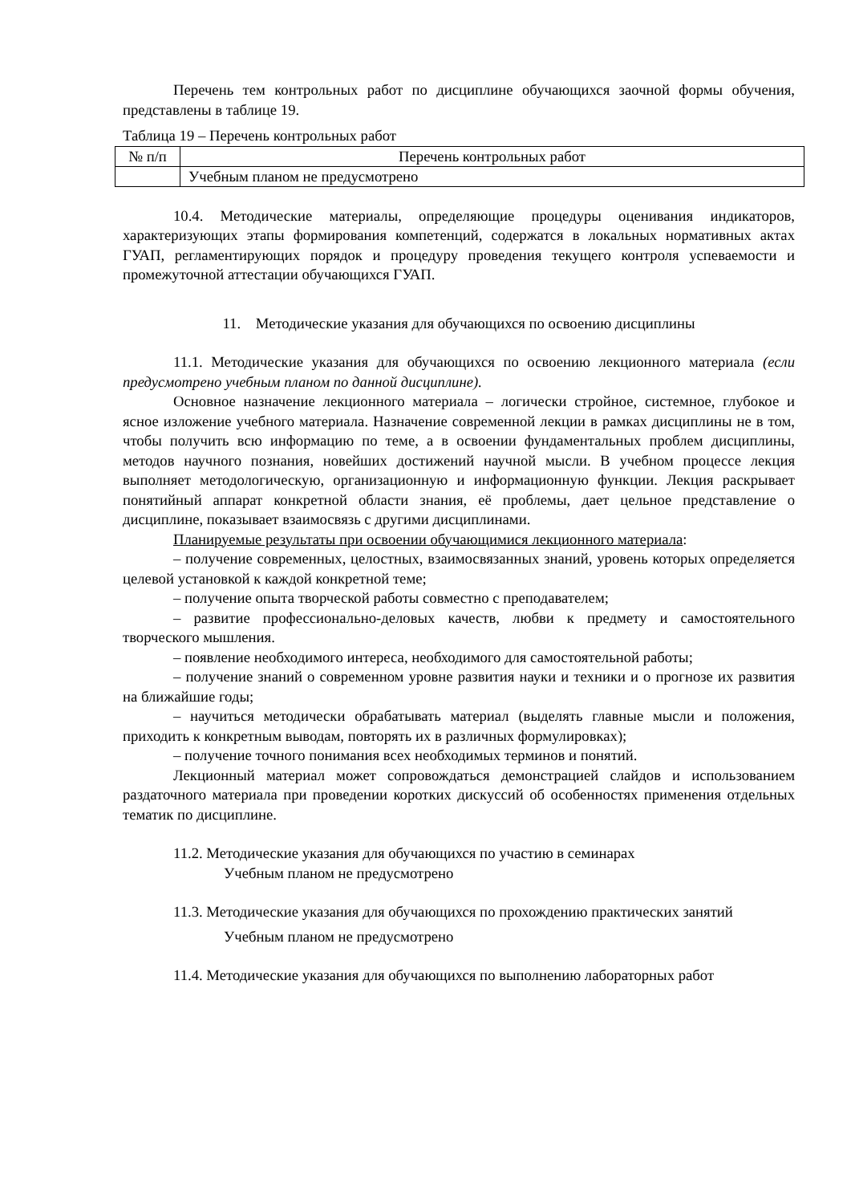Перечень тем контрольных работ по дисциплине обучающихся заочной формы обучения, представлены в таблице 19.
Таблица 19 – Перечень контрольных работ
| № п/п | Перечень контрольных работ |
| --- | --- |
| | Учебным планом не предусмотрено |
10.4. Методические материалы, определяющие процедуры оценивания индикаторов, характеризующих этапы формирования компетенций, содержатся в локальных нормативных актах ГУАП, регламентирующих порядок и процедуру проведения текущего контроля успеваемости и промежуточной аттестации обучающихся ГУАП.
11. Методические указания для обучающихся по освоению дисциплины
11.1. Методические указания для обучающихся по освоению лекционного материала (если предусмотрено учебным планом по данной дисциплине).
Основное назначение лекционного материала – логически стройное, системное, глубокое и ясное изложение учебного материала. Назначение современной лекции в рамках дисциплины не в том, чтобы получить всю информацию по теме, а в освоении фундаментальных проблем дисциплины, методов научного познания, новейших достижений научной мысли. В учебном процессе лекция выполняет методологическую, организационную и информационную функции. Лекция раскрывает понятийный аппарат конкретной области знания, её проблемы, дает цельное представление о дисциплине, показывает взаимосвязь с другими дисциплинами.
Планируемые результаты при освоении обучающимися лекционного материала:
– получение современных, целостных, взаимосвязанных знаний, уровень которых определяется целевой установкой к каждой конкретной теме;
– получение опыта творческой работы совместно с преподавателем;
– развитие профессионально-деловых качеств, любви к предмету и самостоятельного творческого мышления.
– появление необходимого интереса, необходимого для самостоятельной работы;
– получение знаний о современном уровне развития науки и техники и о прогнозе их развития на ближайшие годы;
– научиться методически обрабатывать материал (выделять главные мысли и положения, приходить к конкретным выводам, повторять их в различных формулировках);
– получение точного понимания всех необходимых терминов и понятий.
Лекционный материал может сопровождаться демонстрацией слайдов и использованием раздаточного материала при проведении коротких дискуссий об особенностях применения отдельных тематик по дисциплине.
11.2. Методические указания для обучающихся по участию в семинарах
Учебным планом не предусмотрено
11.3. Методические указания для обучающихся по прохождению практических занятий
Учебным планом не предусмотрено
11.4. Методические указания для обучающихся по выполнению лабораторных работ